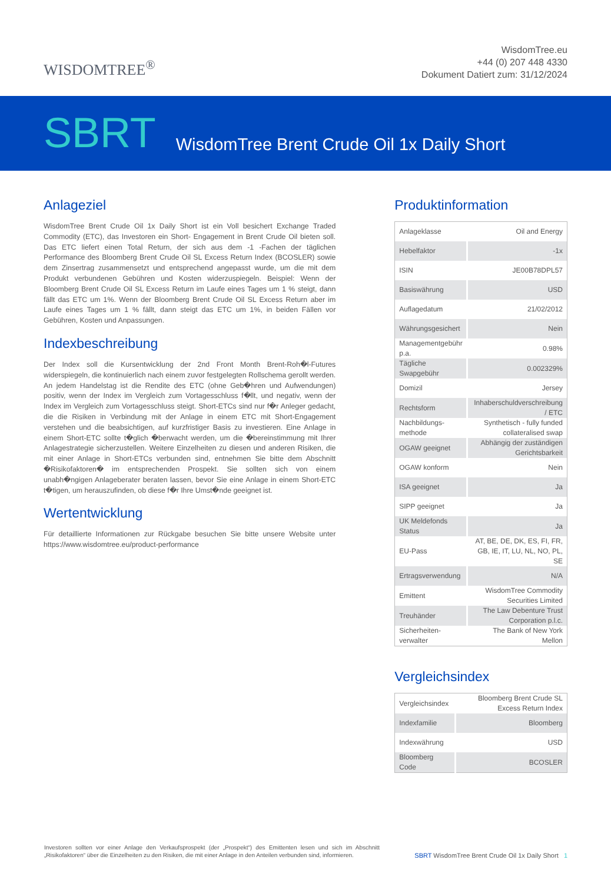WISDOMTREE<sup>®</sup>
WisdomTree.eu
+44 (0) 207 448 4330
Dokument Datiert zum: 31/12/2024
SBRT WisdomTree Brent Crude Oil 1x Daily Short
Anlageziel
WisdomTree Brent Crude Oil 1x Daily Short ist ein Voll besichert Exchange Traded Commodity (ETC), das Investoren ein Short- Engagement in Brent Crude Oil bieten soll. Das ETC liefert einen Total Return, der sich aus dem -1 -Fachen der täglichen Performance des Bloomberg Brent Crude Oil SL Excess Return Index (BCOSLER) sowie dem Zinsertrag zusammensetzt und entsprechend angepasst wurde, um die mit dem Produkt verbundenen Gebühren und Kosten widerzuspiegeln. Beispiel: Wenn der Bloomberg Brent Crude Oil SL Excess Return im Laufe eines Tages um 1 % steigt, dann fällt das ETC um 1%. Wenn der Bloomberg Brent Crude Oil SL Excess Return aber im Laufe eines Tages um 1 % fällt, dann steigt das ETC um 1%, in beiden Fällen vor Gebühren, Kosten und Anpassungen.
Indexbeschreibung
Der Index soll die Kursentwicklung der 2nd Front Month Brent-Roh�l-Futures widerspiegeln, die kontinuierlich nach einem zuvor festgelegten Rollschema gerollt werden. An jedem Handelstag ist die Rendite des ETC (ohne Geb�hren und Aufwendungen) positiv, wenn der Index im Vergleich zum Vortagesschluss f�llt, und negativ, wenn der Index im Vergleich zum Vortagesschluss steigt. Short-ETCs sind nur f�r Anleger gedacht, die die Risiken in Verbindung mit der Anlage in einem ETC mit Short-Engagement verstehen und die beabsichtigen, auf kurzfristiger Basis zu investieren. Eine Anlage in einem Short-ETC sollte t�glich �berwacht werden, um die �bereinstimmung mit Ihrer Anlagestrategie sicherzustellen. Weitere Einzelheiten zu diesen und anderen Risiken, die mit einer Anlage in Short-ETCs verbunden sind, entnehmen Sie bitte dem Abschnitt �Risikofaktoren� im entsprechenden Prospekt. Sie sollten sich von einem unabh�ngigen Anlageberater beraten lassen, bevor Sie eine Anlage in einem Short-ETC t�tigen, um herauszufinden, ob diese f�r Ihre Umst�nde geeignet ist.
Wertentwicklung
Für detaillierte Informationen zur Rückgabe besuchen Sie bitte unsere Website unter https://www.wisdomtree.eu/product-performance
Produktinformation
| Anlageklasse | Oil and Energy |
| Hebelfaktor | -1x |
| ISIN | JE00B78DPL57 |
| Basiswährung | USD |
| Auflagedatum | 21/02/2012 |
| Währungsgesichert | Nein |
| Managementgebühr p.a. | 0.98% |
| Tägliche Swapgebühr | 0.002329% |
| Domizil | Jersey |
| Rechtsform | Inhaberschuldverschreibung / ETC |
| Nachbildungs-methode | Synthetisch - fully funded collateralised swap |
| OGAW geeignet | Abhängig der zuständigen Gerichtsbarkeit |
| OGAW konform | Nein |
| ISA geeignet | Ja |
| SIPP geeignet | Ja |
| UK Meldefonds Status | Ja |
| EU-Pass | AT, BE, DE, DK, ES, FI, FR, GB, IE, IT, LU, NL, NO, PL, SE |
| Ertragsverwendung | N/A |
| Emittent | WisdomTree Commodity Securities Limited |
| Treuhänder | The Law Debenture Trust Corporation p.l.c. |
| Sicherheiten-verwalter | The Bank of New York Mellon |
Vergleichsindex
| Vergleichsindex | Bloomberg Brent Crude SL Excess Return Index |
| Indexfamilie | Bloomberg |
| Indexwährung | USD |
| Bloomberg Code | BCOSLER |
Investoren sollten vor einer Anlage den Verkaufsprospekt (der „Prospekt“) des Emittenten lesen und sich im Abschnitt „Risikofaktoren“ über die Einzelheiten zu den Risiken, die mit einer Anlage in den Anteilen verbunden sind, informieren.
SBRT WisdomTree Brent Crude Oil 1x Daily Short 1